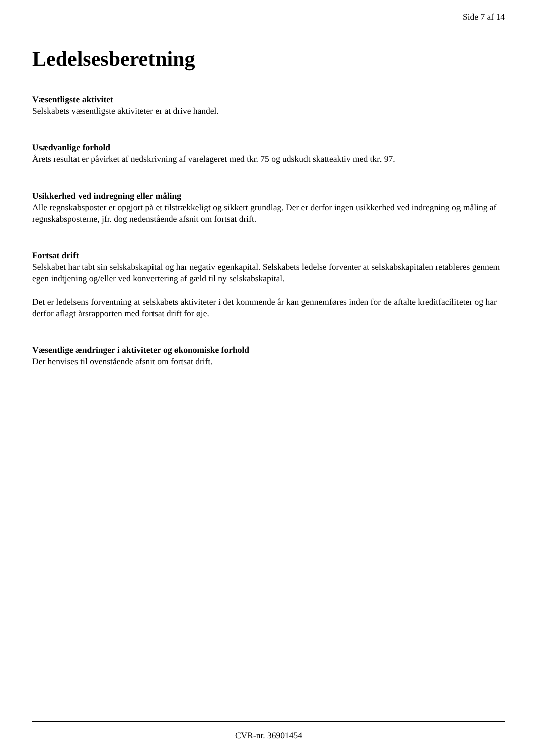Side 7 af 14
Ledelsesberetning
Væsentligste aktivitet
Selskabets væsentligste aktiviteter er at drive handel.
Usædvanlige forhold
Årets resultat er påvirket af nedskrivning af varelageret med tkr. 75 og udskudt skatteaktiv med tkr. 97.
Usikkerhed ved indregning eller måling
Alle regnskabsposter er opgjort på et tilstrækkeligt og sikkert grundlag. Der er derfor ingen usikkerhed ved indregning og måling af regnskabsposterne, jfr. dog nedenstående afsnit om fortsat drift.
Fortsat drift
Selskabet har tabt sin selskabskapital og har negativ egenkapital. Selskabets ledelse forventer at selskabskapitalen retableres gennem egen indtjening og/eller ved konvertering af gæld til ny selskabskapital.
Det er ledelsens forventning at selskabets aktiviteter i det kommende år kan gennemføres inden for de aftalte kreditfaciliteter og har derfor aflagt årsrapporten med fortsat drift for øje.
Væsentlige ændringer i aktiviteter og økonomiske forhold
Der henvises til ovenstående afsnit om fortsat drift.
CVR-nr. 36901454